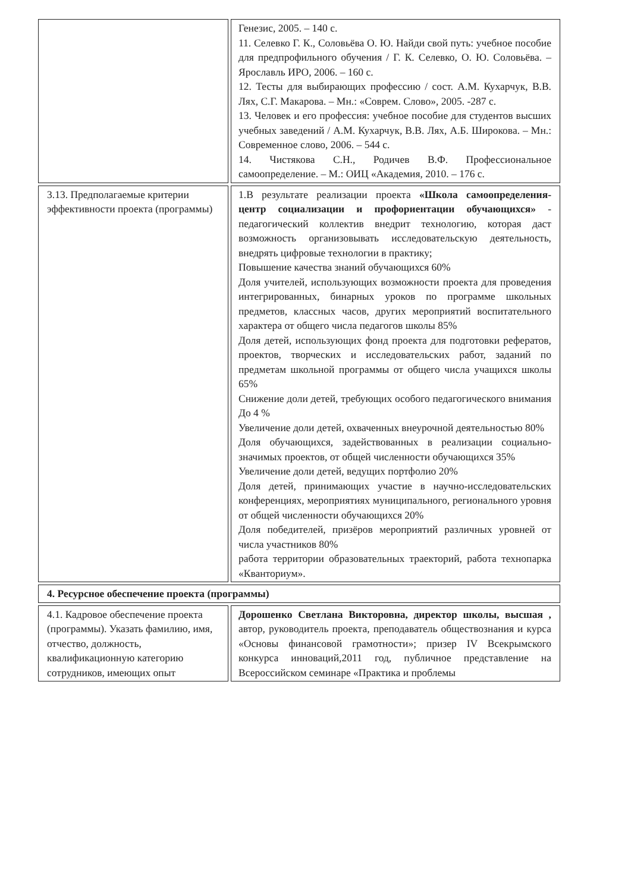| | Генезис, 2005. – 140 с. 11. Селевко Г. К., Соловьёва О. Ю. Найди свой путь: учебное пособие для предпрофильного обучения / Г. К. Селевко, О. Ю. Соловьёва. – Ярославль ИРО, 2006. – 160 с. 12. Тесты для выбирающих профессию / сост. А.М. Кухарчук, В.В. Лях, С.Г. Макарова. – Мн.: «Соврем. Слово», 2005. -287 с. 13. Человек и его профессия: учебное пособие для студентов высших учебных заведений / А.М. Кухарчук, В.В. Лях, А.Б. Широкова. – Мн.: Современное слово, 2006. – 544 с. 14. Чистякова С.Н., Родичев В.Ф. Профессиональное самоопределение. – М.: ОИЦ «Академия, 2010. – 176 с. |
| 3.13. Предполагаемые критерии эффективности проекта (программы) | 1.В результате реализации проекта «Школа самоопределения- центр социализации и профориентации обучающихся» - педагогический коллектив внедрит технологию, которая даст возможность организовывать исследовательскую деятельность, внедрять цифровые технологии в практику; Повышение качества знаний обучающихся 60% Доля учителей, использующих возможности проекта для проведения интегрированных, бинарных уроков по программе школьных предметов, классных часов, других мероприятий воспитательного характера от общего числа педагогов школы 85% Доля детей, использующих фонд проекта для подготовки рефератов, проектов, творческих и исследовательских работ, заданий по предметам школьной программы от общего числа учащихся школы 65% Снижение доли детей, требующих особого педагогического внимания До 4 % Увеличение доли детей, охваченных внеурочной деятельностью 80% Доля обучающихся, задействованных в реализации социально-значимых проектов, от общей численности обучающихся 35% Увеличение доли детей, ведущих портфолио 20% Доля детей, принимающих участие в научно-исследовательских конференциях, мероприятиях муниципального, регионального уровня от общей численности обучающихся 20% Доля победителей, призёров мероприятий различных уровней от числа участников 80% работа территории образовательных траекторий, работа технопарка «Кванториум». |
| 4. Ресурсное обеспечение проекта (программы) | |
| 4.1. Кадровое обеспечение проекта (программы). Указать фамилию, имя, отчество, должность, квалификационную категорию сотрудников, имеющих опыт | Дорошенко Светлана Викторовна, директор школы, высшая , автор, руководитель проекта, преподаватель обществознания и курса «Основы финансовой грамотности»; призер IV Всекрымского конкурса инноваций,2011 год, публичное представление на Всероссийском семинаре «Практика и проблемы |